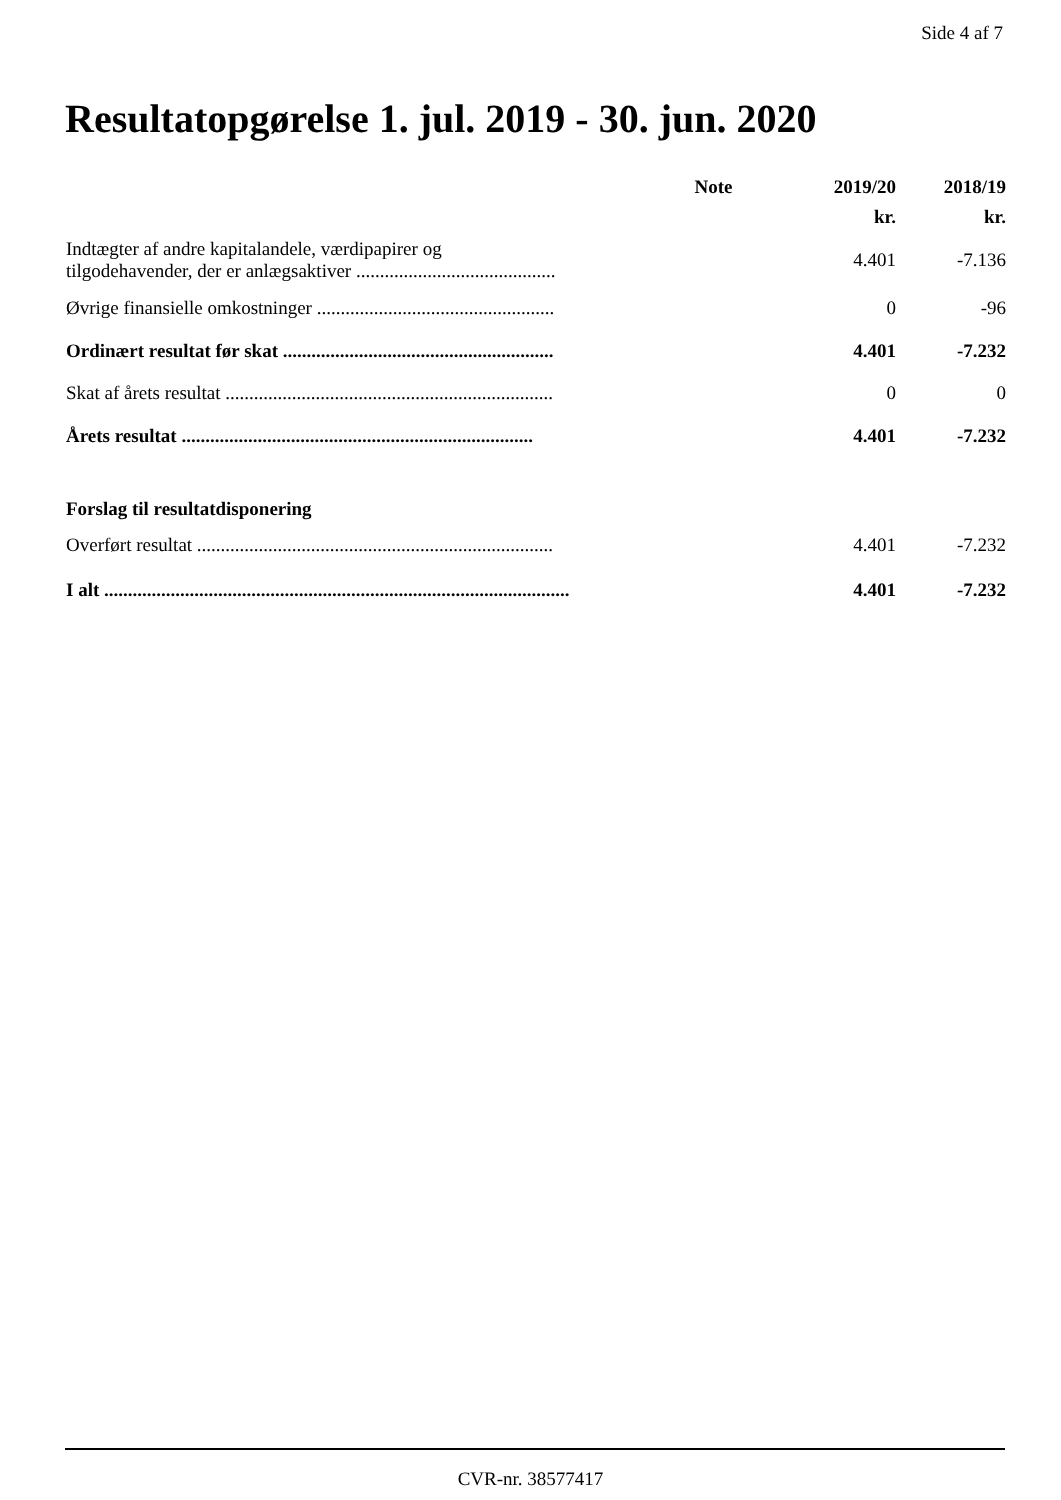Side 4 af 7
Resultatopgørelse 1. jul. 2019 - 30. jun. 2020
| | Note | 2019/20 | 2018/19 |
| --- | --- | --- | --- |
| | | kr. | kr. |
| Indtægter af andre kapitalandele, værdipapirer og tilgodehavender, der er anlægsaktiver .......................................... | | 4.401 | -7.136 |
| Øvrige finansielle omkostninger .................................................. | | 0 | -96 |
| Ordinært resultat før skat ......................................................... | | 4.401 | -7.232 |
| Skat af årets resultat ..................................................................... | | 0 | 0 |
| Årets resultat .......................................................................... | | 4.401 | -7.232 |
| Forslag til resultatdisponering | | | |
| Overført resultat ........................................................................... | | 4.401 | -7.232 |
| I alt .................................................................................................. | | 4.401 | -7.232 |
CVR-nr. 38577417